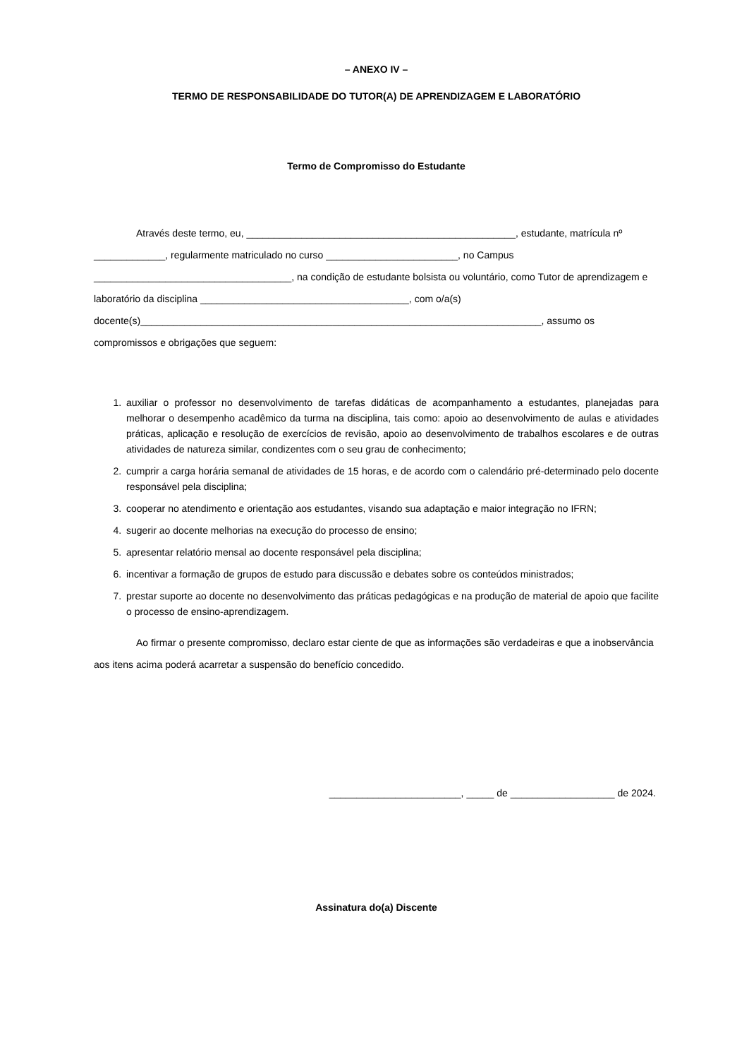– ANEXO IV –
TERMO DE RESPONSABILIDADE DO TUTOR(A) DE APRENDIZAGEM E LABORATÓRIO
Termo de Compromisso do Estudante
Através deste termo, eu, _________________________________________________, estudante, matrícula nº _____________, regularmente matriculado no curso ________________________, no Campus ____________________________________, na condição de estudante bolsista ou voluntário, como Tutor de aprendizagem e laboratório da disciplina ______________________________________, com o/a(s) docente(s)_________________________________________________________________________, assumo os compromissos e obrigações que seguem:
1. auxiliar o professor no desenvolvimento de tarefas didáticas de acompanhamento a estudantes, planejadas para melhorar o desempenho acadêmico da turma na disciplina, tais como: apoio ao desenvolvimento de aulas e atividades práticas, aplicação e resolução de exercícios de revisão, apoio ao desenvolvimento de trabalhos escolares e de outras atividades de natureza similar, condizentes com o seu grau de conhecimento;
2. cumprir a carga horária semanal de atividades de 15 horas, e de acordo com o calendário pré-determinado pelo docente responsável pela disciplina;
3. cooperar no atendimento e orientação aos estudantes, visando sua adaptação e maior integração no IFRN;
4. sugerir ao docente melhorias na execução do processo de ensino;
5. apresentar relatório mensal ao docente responsável pela disciplina;
6. incentivar a formação de grupos de estudo para discussão e debates sobre os conteúdos ministrados;
7. prestar suporte ao docente no desenvolvimento das práticas pedagógicas e na produção de material de apoio que facilite o processo de ensino-aprendizagem.
Ao firmar o presente compromisso, declaro estar ciente de que as informações são verdadeiras e que a inobservância aos itens acima poderá acarretar a suspensão do benefício concedido.
________________________, _____ de ___________________ de 2024.
Assinatura do(a) Discente